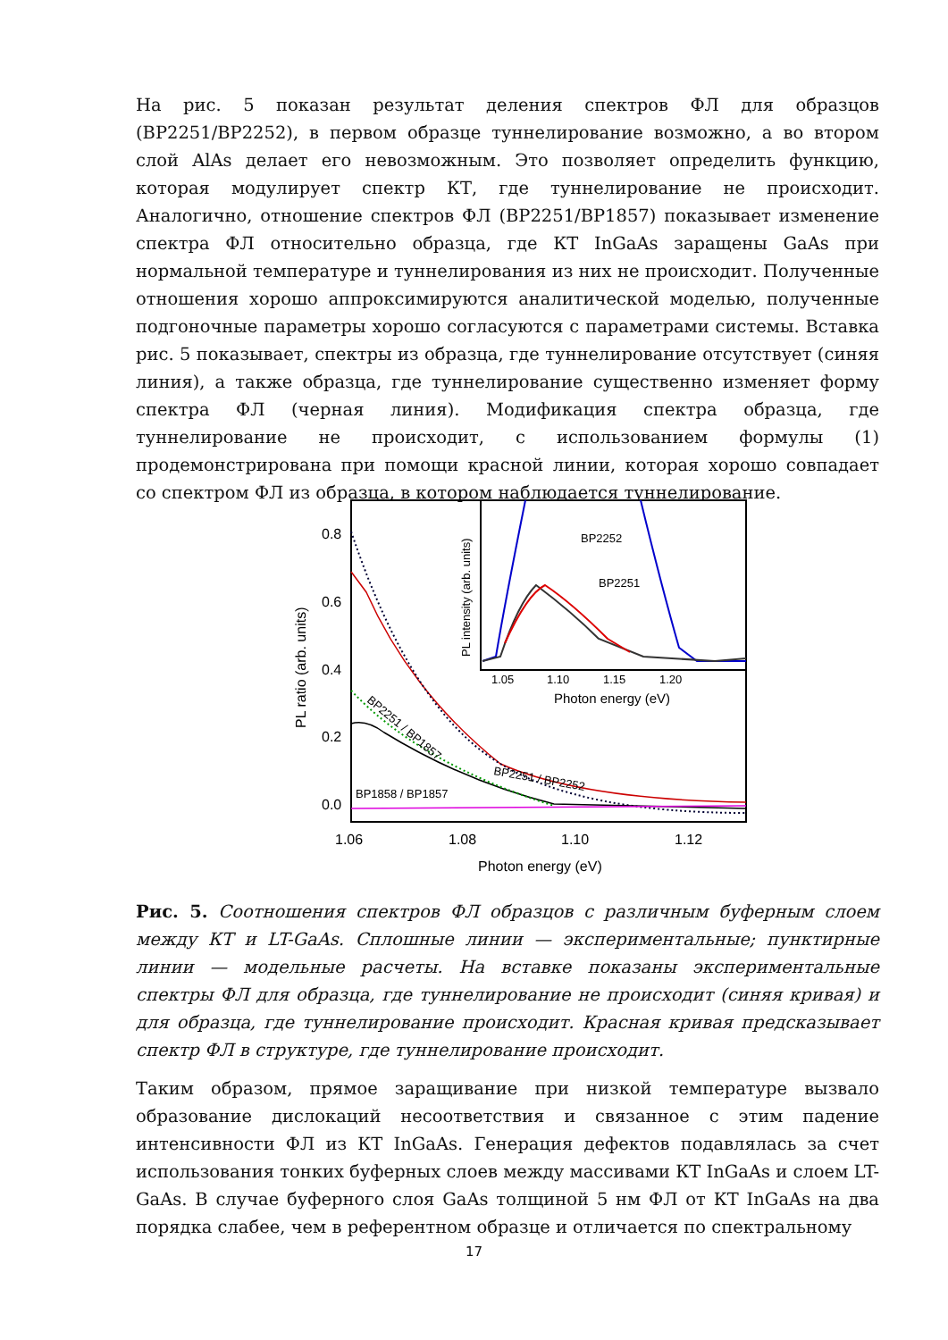На рис. 5 показан результат деления спектров ФЛ для образцов (BP2251/BP2252), в первом образце туннелирование возможно, а во втором слой AlAs делает его невозможным. Это позволяет определить функцию, которая модулирует спектр КТ, где туннелирование не происходит. Аналогично, отношение спектров ФЛ (BP2251/BP1857) показывает изменение спектра ФЛ относительно образца, где КТ InGaAs заращены GaAs при нормальной температуре и туннелирования из них не происходит. Полученные отношения хорошо аппроксимируются аналитической моделью, полученные подгоночные параметры хорошо согласуются с параметрами системы. Вставка рис. 5 показывает, спектры из образца, где туннелирование отсутствует (синяя линия), а также образца, где туннелирование существенно изменяет форму спектра ФЛ (черная линия). Модификация спектра образца, где туннелирование не происходит, с использованием формулы (1) продемонстрирована при помощи красной линии, которая хорошо совпадает со спектром ФЛ из образца, в котором наблюдается туннелирование.
0.8
0.6
0.4
0.2
0.0
1.06
1.08
1.10
1.12
Photon energy (eV)
PL ratio (arb. units)
BP1858 / BP1857
BP2251 / BP2252
BP2251 / BP1857
BP2252
BP2251
1.05
1.10
1.15
1.20
Photon energy (eV)
PL intensity (arb. units)
Рис. 5. Соотношения спектров ФЛ образцов с различным буферным слоем между КТ и LT-GaAs. Сплошные линии — экспериментальные; пунктирные линии — модельные расчеты. На вставке показаны экспериментальные спектры ФЛ для образца, где туннелирование не происходит (синяя кривая) и для образца, где туннелирование происходит. Красная кривая предсказывает спектр ФЛ в структуре, где туннелирование происходит.
Таким образом, прямое заращивание при низкой температуре вызвало образование дислокаций несоответствия и связанное с этим падение интенсивности ФЛ из КТ InGaAs. Генерация дефектов подавлялась за счет использования тонких буферных слоев между массивами КТ InGaAs и слоем LT-GaAs. В случае буферного слоя GaAs толщиной 5 нм ФЛ от КТ InGaAs на два порядка слабее, чем в референтном образце и отличается по спектральному
17